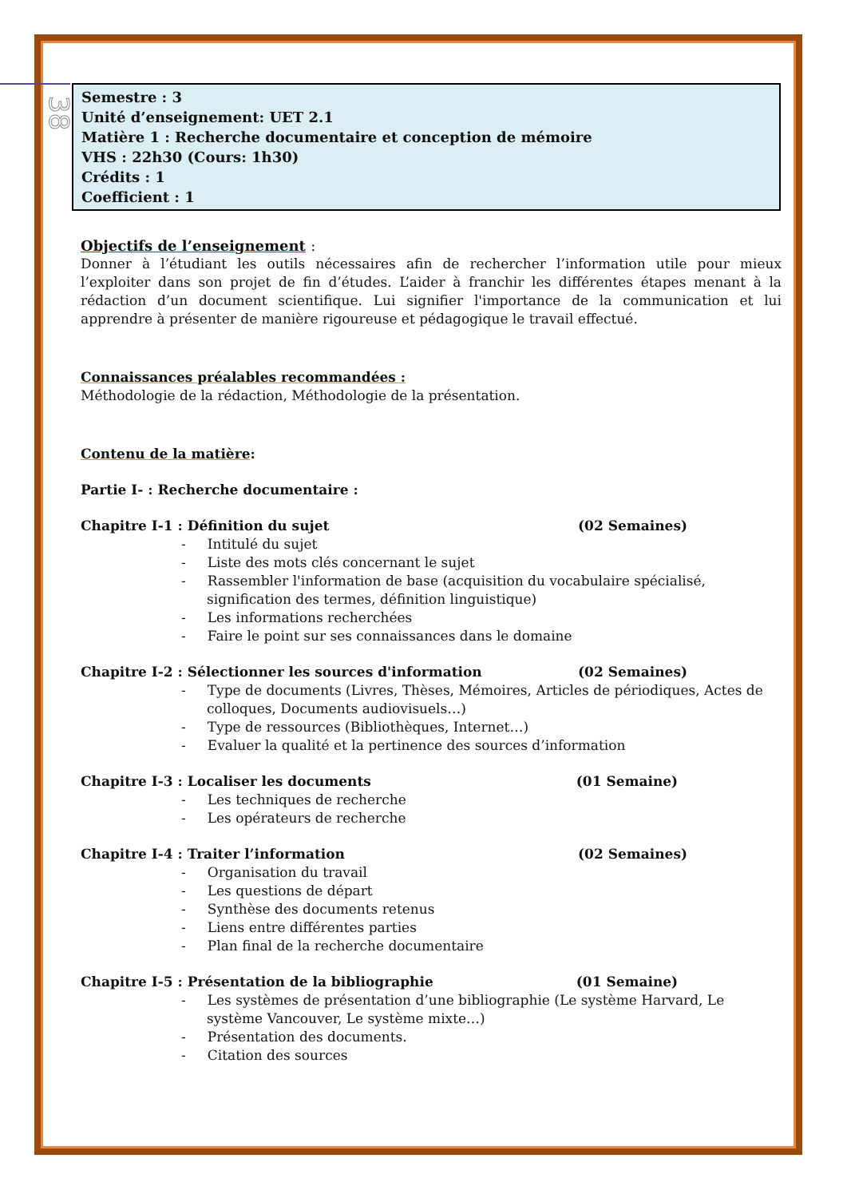38
Semestre : 3
Unité d’enseignement: UET 2.1
Matière 1 : Recherche documentaire et conception de mémoire
VHS : 22h30 (Cours: 1h30)
Crédits : 1
Coefficient : 1
Objectifs de l’enseignement :
Donner à l’étudiant les outils nécessaires afin de rechercher l’information utile pour mieux l’exploiter dans son projet de fin d’études. L’aider à franchir les différentes étapes menant à la rédaction d’un document scientifique. Lui signifier l'importance de la communication et lui apprendre à présenter de manière rigoureuse et pédagogique le travail effectué.
Connaissances préalables recommandées :
Méthodologie de la rédaction, Méthodologie de la présentation.
Contenu de la matière:
Partie I- : Recherche documentaire :
Chapitre I-1 : Définition du sujet (02 Semaines)
- Intitulé du sujet
- Liste des mots clés concernant le sujet
- Rassembler l'information de base (acquisition du vocabulaire spécialisé, signification des termes, définition linguistique)
- Les informations recherchées
- Faire le point sur ses connaissances dans le domaine
Chapitre I-2 : Sélectionner les sources d'information (02 Semaines)
- Type de documents (Livres, Thèses, Mémoires, Articles de périodiques, Actes de colloques, Documents audiovisuels…)
- Type de ressources (Bibliothèques, Internet…)
- Evaluer la qualité et la pertinence des sources d’information
Chapitre I-3 : Localiser les documents (01 Semaine)
- Les techniques de recherche
- Les opérateurs de recherche
Chapitre I-4 : Traiter l’information (02 Semaines)
- Organisation du travail
- Les questions de départ
- Synthèse des documents retenus
- Liens entre différentes parties
- Plan final de la recherche documentaire
Chapitre I-5 : Présentation de la bibliographie (01 Semaine)
- Les systèmes de présentation d’une bibliographie (Le système Harvard, Le système Vancouver, Le système mixte…)
- Présentation des documents.
- Citation des sources